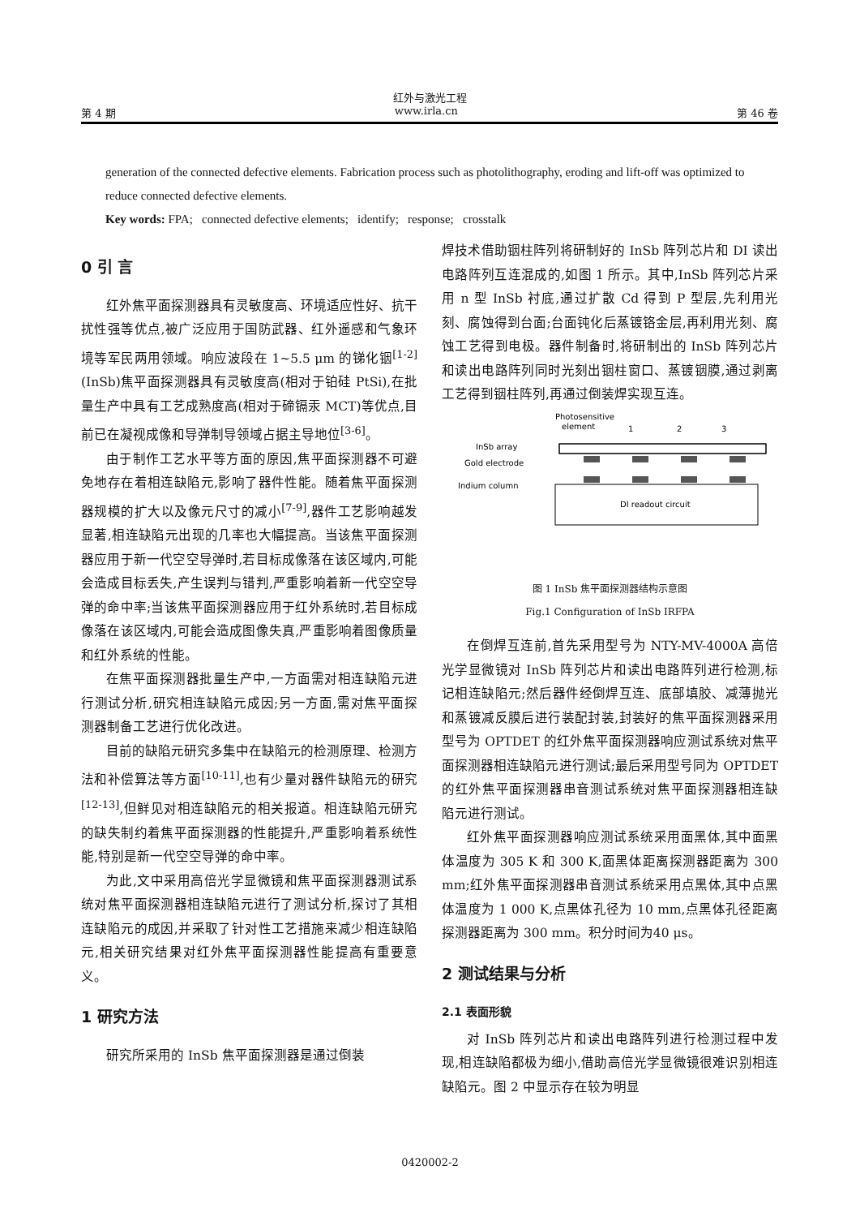红外与激光工程
第 4 期 www.irla.cn 第 46 卷
generation of the connected defective elements. Fabrication process such as photolithography, eroding and lift-off was optimized to reduce connected defective elements.
Key words: FPA; connected defective elements; identify; response; crosstalk
0 引 言
红外焦平面探测器具有灵敏度高、环境适应性好、抗干扰性强等优点,被广泛应用于国防武器、红外遥感和气象环境等军民两用领域。响应波段在 1~5.5 μm 的锑化铟<sup>[1-2]</sup>(InSb)焦平面探测器具有灵敏度高(相对于铂硅 PtSi),在批量生产中具有工艺成熟度高(相对于碲镉汞 MCT)等优点,目前已在凝视成像和导弹制导领域占据主导地位<sup>[3-6]</sup>。
由于制作工艺水平等方面的原因,焦平面探测器不可避免地存在着相连缺陷元,影响了器件性能。随着焦平面探测器规模的扩大以及像元尺寸的减小<sup>[7-9]</sup>,器件工艺影响越发显著,相连缺陷元出现的几率也大幅提高。当该焦平面探测器应用于新一代空空导弹时,若目标成像落在该区域内,可能会造成目标丢失,产生误判与错判,严重影响着新一代空空导弹的命中率;当该焦平面探测器应用于红外系统时,若目标成像落在该区域内,可能会造成图像失真,严重影响着图像质量和红外系统的性能。
在焦平面探测器批量生产中,一方面需对相连缺陷元进行测试分析,研究相连缺陷元成因;另一方面,需对焦平面探测器制备工艺进行优化改进。
目前的缺陷元研究多集中在缺陷元的检测原理、检测方法和补偿算法等方面<sup>[10-11]</sup>,也有少量对器件缺陷元的研究<sup>[12-13]</sup>,但鲜见对相连缺陷元的相关报道。相连缺陷元研究的缺失制约着焦平面探测器的性能提升,严重影响着系统性能,特别是新一代空空导弹的命中率。
为此,文中采用高倍光学显微镜和焦平面探测器测试系统对焦平面探测器相连缺陷元进行了测试分析,探讨了其相连缺陷元的成因,并采取了针对性工艺措施来减少相连缺陷元,相关研究结果对红外焦平面探测器性能提高有重要意义。
1 研究方法
研究所采用的 InSb 焦平面探测器是通过倒装
焊技术借助铟柱阵列将研制好的 InSb 阵列芯片和 DI 读出电路阵列互连混成的,如图 1 所示。其中,InSb 阵列芯片采用 n 型 InSb 衬底,通过扩散 Cd 得到 P 型层,先利用光刻、腐蚀得到台面;台面钝化后蒸镀铬金层,再利用光刻、腐蚀工艺得到电极。器件制备时,将研制出的 InSb 阵列芯片和读出电路阵列同时光刻出铟柱窗口、蒸镀铟膜,通过剥离工艺得到铟柱阵列,再通过倒装焊实现互连。
Photosensitive
element
1
2
3
InSb array
Gold electrode
Indium column
DI readout circuit
图 1 InSb 焦平面探测器结构示意图
Fig.1 Configuration of InSb IRFPA
在倒焊互连前,首先采用型号为 NTY-MV-4000A 高倍光学显微镜对 InSb 阵列芯片和读出电路阵列进行检测,标记相连缺陷元;然后器件经倒焊互连、底部填胶、减薄抛光和蒸镀减反膜后进行装配封装,封装好的焦平面探测器采用型号为 OPTDET 的红外焦平面探测器响应测试系统对焦平面探测器相连缺陷元进行测试;最后采用型号同为 OPTDET 的红外焦平面探测器串音测试系统对焦平面探测器相连缺陷元进行测试。
红外焦平面探测器响应测试系统采用面黑体,其中面黑体温度为 305 K 和 300 K,面黑体距离探测器距离为 300 mm;红外焦平面探测器串音测试系统采用点黑体,其中点黑体温度为 1 000 K,点黑体孔径为 10 mm,点黑体孔径距离探测器距离为 300 mm。积分时间为40 μs。
2 测试结果与分析
2.1 表面形貌
对 InSb 阵列芯片和读出电路阵列进行检测过程中发现,相连缺陷都极为细小,借助高倍光学显微镜很难识别相连缺陷元。图 2 中显示存在较为明显
0420002-2